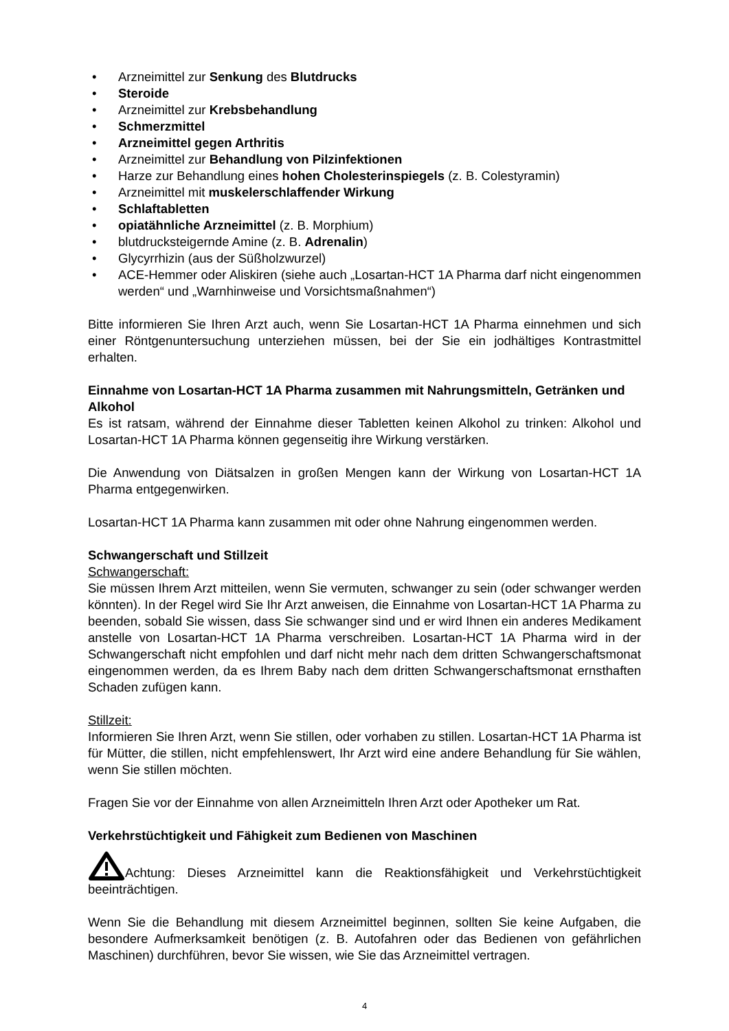• Arzneimittel zur Senkung des Blutdrucks
• Steroide
• Arzneimittel zur Krebsbehandlung
• Schmerzmittel
• Arzneimittel gegen Arthritis
• Arzneimittel zur Behandlung von Pilzinfektionen
• Harze zur Behandlung eines hohen Cholesterinspiegels (z. B. Colestyramin)
• Arzneimittel mit muskelerschlaffender Wirkung
• Schlaftabletten
• opiatähnliche Arzneimittel (z. B. Morphium)
• blutdrucksteigernde Amine (z. B. Adrenalin)
• Glycyrrhizin (aus der Süßholzwurzel)
• ACE-Hemmer oder Aliskiren (siehe auch „Losartan-HCT 1A Pharma darf nicht eingenommen werden“ und „Warnhinweise und Vorsichtsmaßnahmen“)
Bitte informieren Sie Ihren Arzt auch, wenn Sie Losartan-HCT 1A Pharma einnehmen und sich einer Röntgenuntersuchung unterziehen müssen, bei der Sie ein jodhältiges Kontrastmittel erhalten.
Einnahme von Losartan-HCT 1A Pharma zusammen mit Nahrungsmitteln, Getränken und Alkohol
Es ist ratsam, während der Einnahme dieser Tabletten keinen Alkohol zu trinken: Alkohol und Losartan-HCT 1A Pharma können gegenseitig ihre Wirkung verstärken.
Die Anwendung von Diätsalzen in großen Mengen kann der Wirkung von Losartan-HCT 1A Pharma entgegenwirken.
Losartan-HCT 1A Pharma kann zusammen mit oder ohne Nahrung eingenommen werden.
Schwangerschaft und Stillzeit
Schwangerschaft:
Sie müssen Ihrem Arzt mitteilen, wenn Sie vermuten, schwanger zu sein (oder schwanger werden könnten). In der Regel wird Sie Ihr Arzt anweisen, die Einnahme von Losartan-HCT 1A Pharma zu beenden, sobald Sie wissen, dass Sie schwanger sind und er wird Ihnen ein anderes Medikament anstelle von Losartan-HCT 1A Pharma verschreiben. Losartan-HCT 1A Pharma wird in der Schwangerschaft nicht empfohlen und darf nicht mehr nach dem dritten Schwangerschaftsmonat eingenommen werden, da es Ihrem Baby nach dem dritten Schwangerschaftsmonat ernsthaften Schaden zufügen kann.
Stillzeit:
Informieren Sie Ihren Arzt, wenn Sie stillen, oder vorhaben zu stillen. Losartan-HCT 1A Pharma ist für Mütter, die stillen, nicht empfehlenswert, Ihr Arzt wird eine andere Behandlung für Sie wählen, wenn Sie stillen möchten.
Fragen Sie vor der Einnahme von allen Arzneimitteln Ihren Arzt oder Apotheker um Rat.
Verkehrstüchtigkeit und Fähigkeit zum Bedienen von Maschinen
Achtung: Dieses Arzneimittel kann die Reaktionsfähigkeit und Verkehrstüchtigkeit beeinträchtigen.
Wenn Sie die Behandlung mit diesem Arzneimittel beginnen, sollten Sie keine Aufgaben, die besondere Aufmerksamkeit benötigen (z. B. Autofahren oder das Bedienen von gefährlichen Maschinen) durchführen, bevor Sie wissen, wie Sie das Arzneimittel vertragen.
4